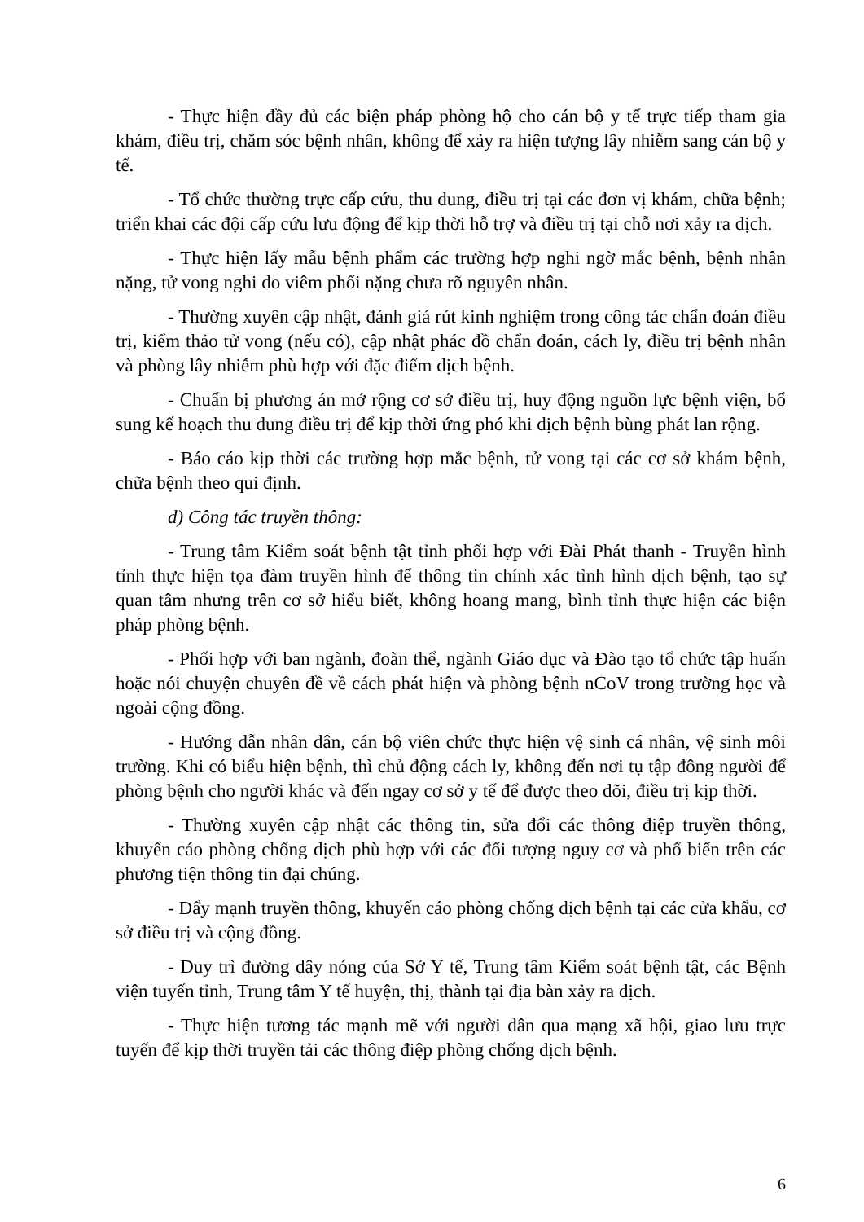- Thực hiện đầy đủ các biện pháp phòng hộ cho cán bộ y tế trực tiếp tham gia khám, điều trị, chăm sóc bệnh nhân, không để xảy ra hiện tượng lây nhiễm sang cán bộ y tế.
- Tổ chức thường trực cấp cứu, thu dung, điều trị tại các đơn vị khám, chữa bệnh; triển khai các đội cấp cứu lưu động để kịp thời hỗ trợ và điều trị tại chỗ nơi xảy ra dịch.
- Thực hiện lấy mẫu bệnh phẩm các trường hợp nghi ngờ mắc bệnh, bệnh nhân nặng, tử vong nghi do viêm phổi nặng chưa rõ nguyên nhân.
- Thường xuyên cập nhật, đánh giá rút kinh nghiệm trong công tác chẩn đoán điều trị, kiểm thảo tử vong (nếu có), cập nhật phác đồ chẩn đoán, cách ly, điều trị bệnh nhân và phòng lây nhiễm phù hợp với đặc điểm dịch bệnh.
- Chuẩn bị phương án mở rộng cơ sở điều trị, huy động nguồn lực bệnh viện, bổ sung kế hoạch thu dung điều trị để kịp thời ứng phó khi dịch bệnh bùng phát lan rộng.
- Báo cáo kịp thời các trường hợp mắc bệnh, tử vong tại các cơ sở khám bệnh, chữa bệnh theo qui định.
d) Công tác truyền thông:
- Trung tâm Kiểm soát bệnh tật tỉnh phối hợp với Đài Phát thanh - Truyền hình tỉnh thực hiện tọa đàm truyền hình để thông tin chính xác tình hình dịch bệnh, tạo sự quan tâm nhưng trên cơ sở hiểu biết, không hoang mang, bình tỉnh thực hiện các biện pháp phòng bệnh.
- Phối hợp với ban ngành, đoàn thể, ngành Giáo dục và Đào tạo tổ chức tập huấn hoặc nói chuyện chuyên đề về cách phát hiện và phòng bệnh nCoV trong trường học và ngoài cộng đồng.
- Hướng dẫn nhân dân, cán bộ viên chức thực hiện vệ sinh cá nhân, vệ sinh môi trường. Khi có biểu hiện bệnh, thì chủ động cách ly, không đến nơi tụ tập đông người để phòng bệnh cho người khác và đến ngay cơ sở y tế để được theo dõi, điều trị kịp thời.
- Thường xuyên cập nhật các thông tin, sửa đổi các thông điệp truyền thông, khuyến cáo phòng chống dịch phù hợp với các đối tượng nguy cơ và phổ biến trên các phương tiện thông tin đại chúng.
- Đẩy mạnh truyền thông, khuyến cáo phòng chống dịch bệnh tại các cửa khẩu, cơ sở điều trị và cộng đồng.
- Duy trì đường dây nóng của Sở Y tế, Trung tâm Kiểm soát bệnh tật, các Bệnh viện tuyến tỉnh, Trung tâm Y tế huyện, thị, thành tại địa bàn xảy ra dịch.
- Thực hiện tương tác mạnh mẽ với người dân qua mạng xã hội, giao lưu trực tuyến để kịp thời truyền tải các thông điệp phòng chống dịch bệnh.
6